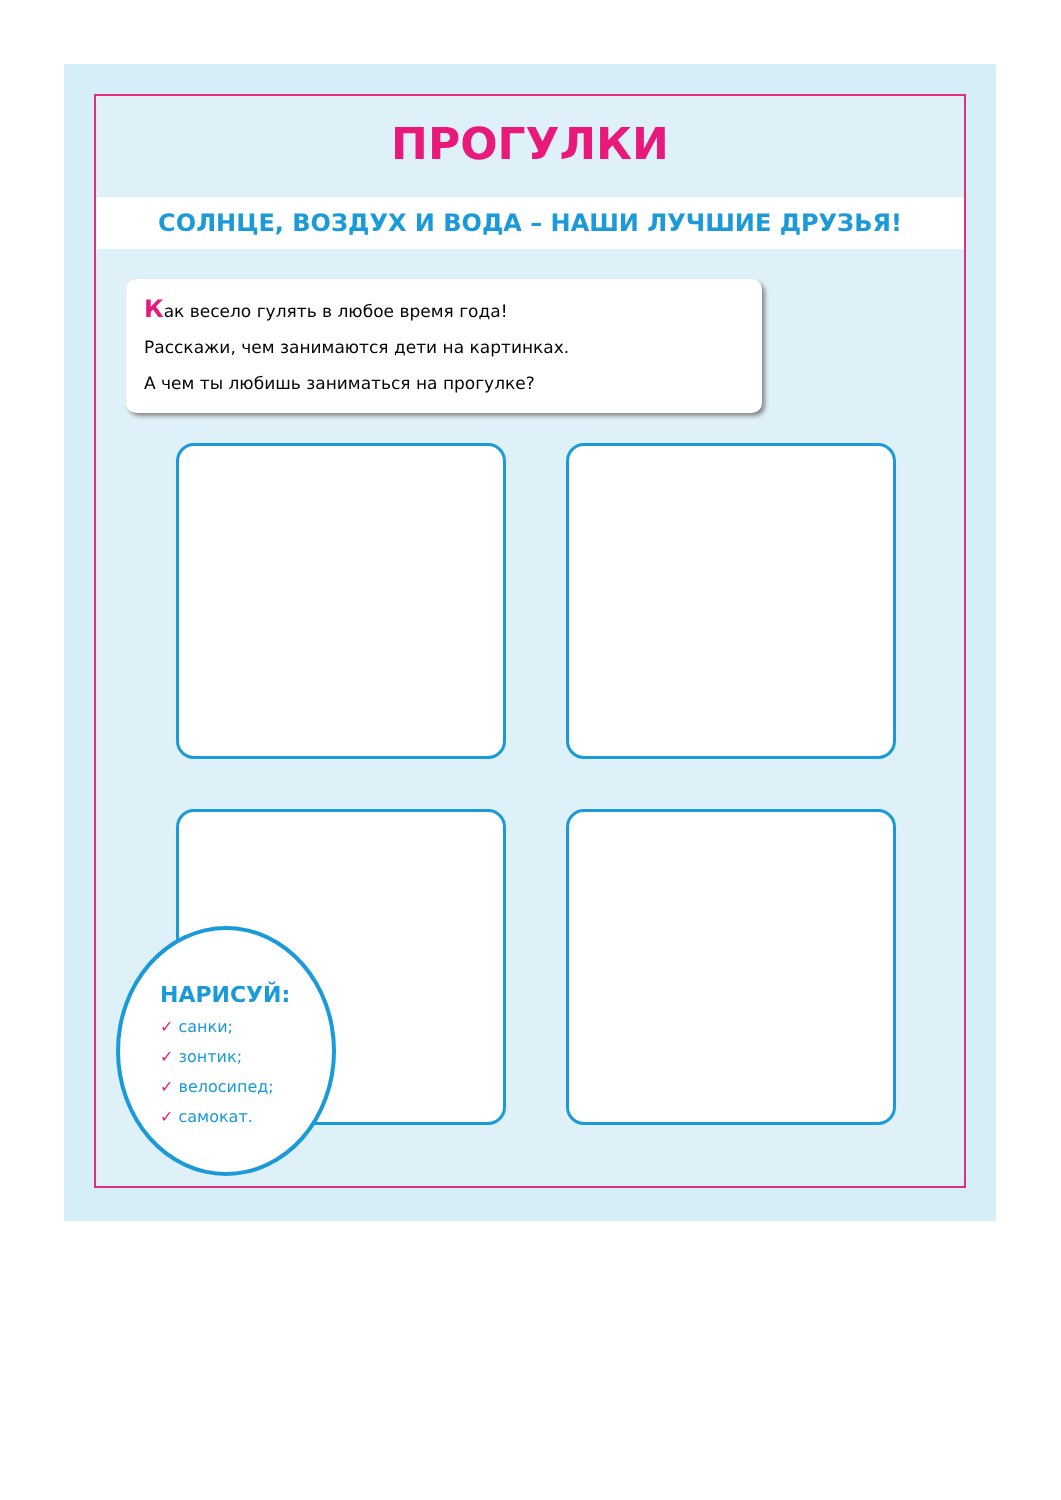ПРОГУЛКИ
СОЛНЦЕ, ВОЗДУХ И ВОДА – НАШИ ЛУЧШИЕ ДРУЗЬЯ!
Как весело гулять в любое время года!
Расскажи, чем занимаются дети на картинках.
А чем ты любишь заниматься на прогулке?
НАРИСУЙ:
✓ санки;
✓ зонтик;
✓ велосипед;
✓ самокат.